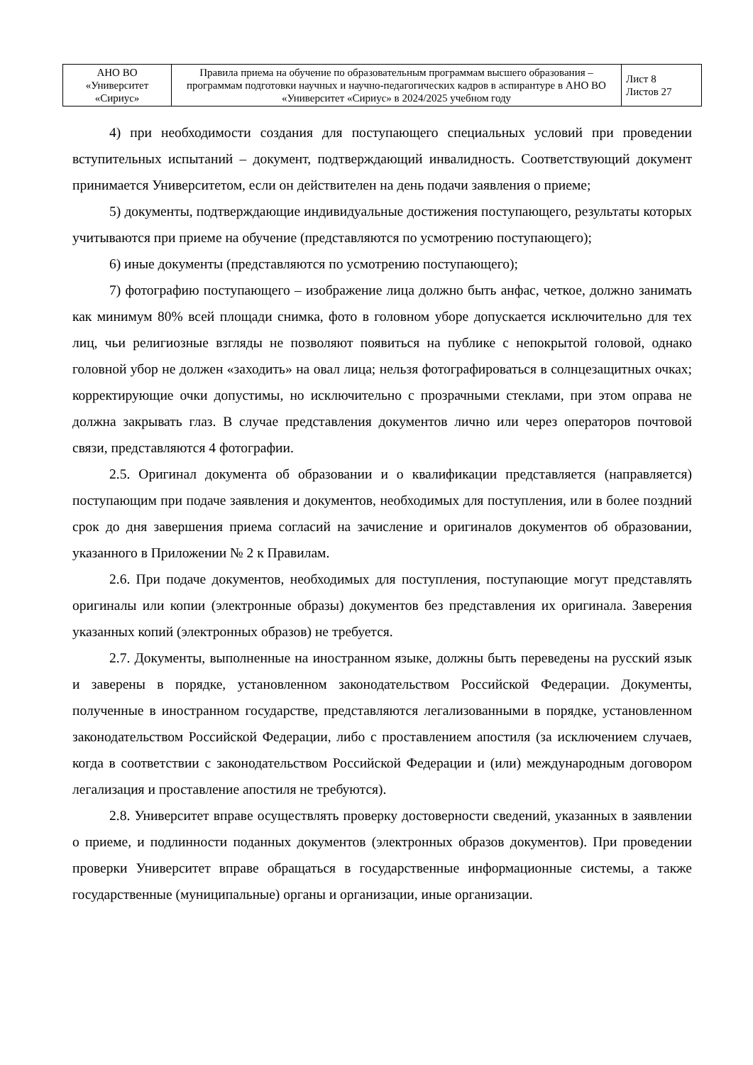| АНО ВО «Университет «Сириус» | Правила приема на обучение по образовательным программам высшего образования – программам подготовки научных и научно-педагогических кадров в аспирантуре в АНО ВО «Университет «Сириус» в 2024/2025 учебном году | Лист 8 Листов 27 |
4) при необходимости создания для поступающего специальных условий при проведении вступительных испытаний – документ, подтверждающий инвалидность. Соответствующий документ принимается Университетом, если он действителен на день подачи заявления о приеме;
5) документы, подтверждающие индивидуальные достижения поступающего, результаты которых учитываются при приеме на обучение (представляются по усмотрению поступающего);
6) иные документы (представляются по усмотрению поступающего);
7) фотографию поступающего – изображение лица должно быть анфас, четкое, должно занимать как минимум 80% всей площади снимка, фото в головном уборе допускается исключительно для тех лиц, чьи религиозные взгляды не позволяют появиться на публике с непокрытой головой, однако головной убор не должен «заходить» на овал лица; нельзя фотографироваться в солнцезащитных очках; корректирующие очки допустимы, но исключительно с прозрачными стеклами, при этом оправа не должна закрывать глаз. В случае представления документов лично или через операторов почтовой связи, представляются 4 фотографии.
2.5. Оригинал документа об образовании и о квалификации представляется (направляется) поступающим при подаче заявления и документов, необходимых для поступления, или в более поздний срок до дня завершения приема согласий на зачисление и оригиналов документов об образовании, указанного в Приложении № 2 к Правилам.
2.6. При подаче документов, необходимых для поступления, поступающие могут представлять оригиналы или копии (электронные образы) документов без представления их оригинала. Заверения указанных копий (электронных образов) не требуется.
2.7. Документы, выполненные на иностранном языке, должны быть переведены на русский язык и заверены в порядке, установленном законодательством Российской Федерации. Документы, полученные в иностранном государстве, представляются легализованными в порядке, установленном законодательством Российской Федерации, либо с проставлением апостиля (за исключением случаев, когда в соответствии с законодательством Российской Федерации и (или) международным договором легализация и проставление апостиля не требуются).
2.8. Университет вправе осуществлять проверку достоверности сведений, указанных в заявлении о приеме, и подлинности поданных документов (электронных образов документов). При проведении проверки Университет вправе обращаться в государственные информационные системы, а также государственные (муниципальные) органы и организации, иные организации.